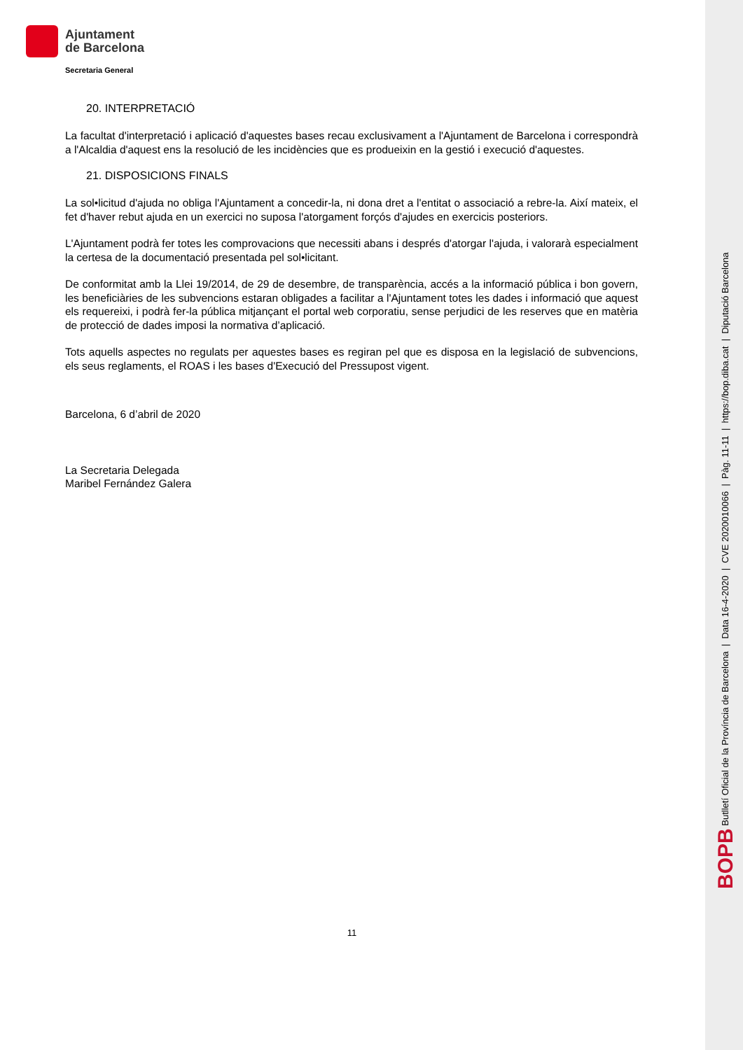Ajuntament
de Barcelona
Secretaria General
20. INTERPRETACIÓ
La facultat d'interpretació i aplicació d'aquestes bases recau exclusivament a l'Ajuntament de Barcelona i correspondrà a l'Alcaldia d'aquest ens la resolució de les incidències que es produeixin en la gestió i execució d'aquestes.
21. DISPOSICIONS FINALS
La sol•licitud d'ajuda no obliga l'Ajuntament a concedir-la, ni dona dret a l'entitat o associació a rebre-la. Així mateix, el fet d'haver rebut ajuda en un exercici no suposa l'atorgament forçós d'ajudes en exercicis posteriors.
L'Ajuntament podrà fer totes les comprovacions que necessiti abans i després d'atorgar l'ajuda, i valorarà especialment la certesa de la documentació presentada pel sol•licitant.
De conformitat amb la Llei 19/2014, de 29 de desembre, de transparència, accés a la informació pública i bon govern, les beneficiàries de les subvencions estaran obligades a facilitar a l'Ajuntament totes les dades i informació que aquest els requereixi, i podrà fer-la pública mitjançant el portal web corporatiu, sense perjudici de les reserves que en matèria de protecció de dades imposi la normativa d’aplicació.
Tots aquells aspectes no regulats per aquestes bases es regiran pel que es disposa en la legislació de subvencions, els seus reglaments, el ROAS i les bases d'Execució del Pressupost vigent.
Barcelona, 6 d’abril de 2020
La Secretaria Delegada
Maribel Fernández Galera
11
BOPB Butlletí Oficial de la Província de Barcelona | Data 16-4-2020 | CVE 2020010066 | Pàg. 11-11 | https://bop.diba.cat | Diputació Barcelona